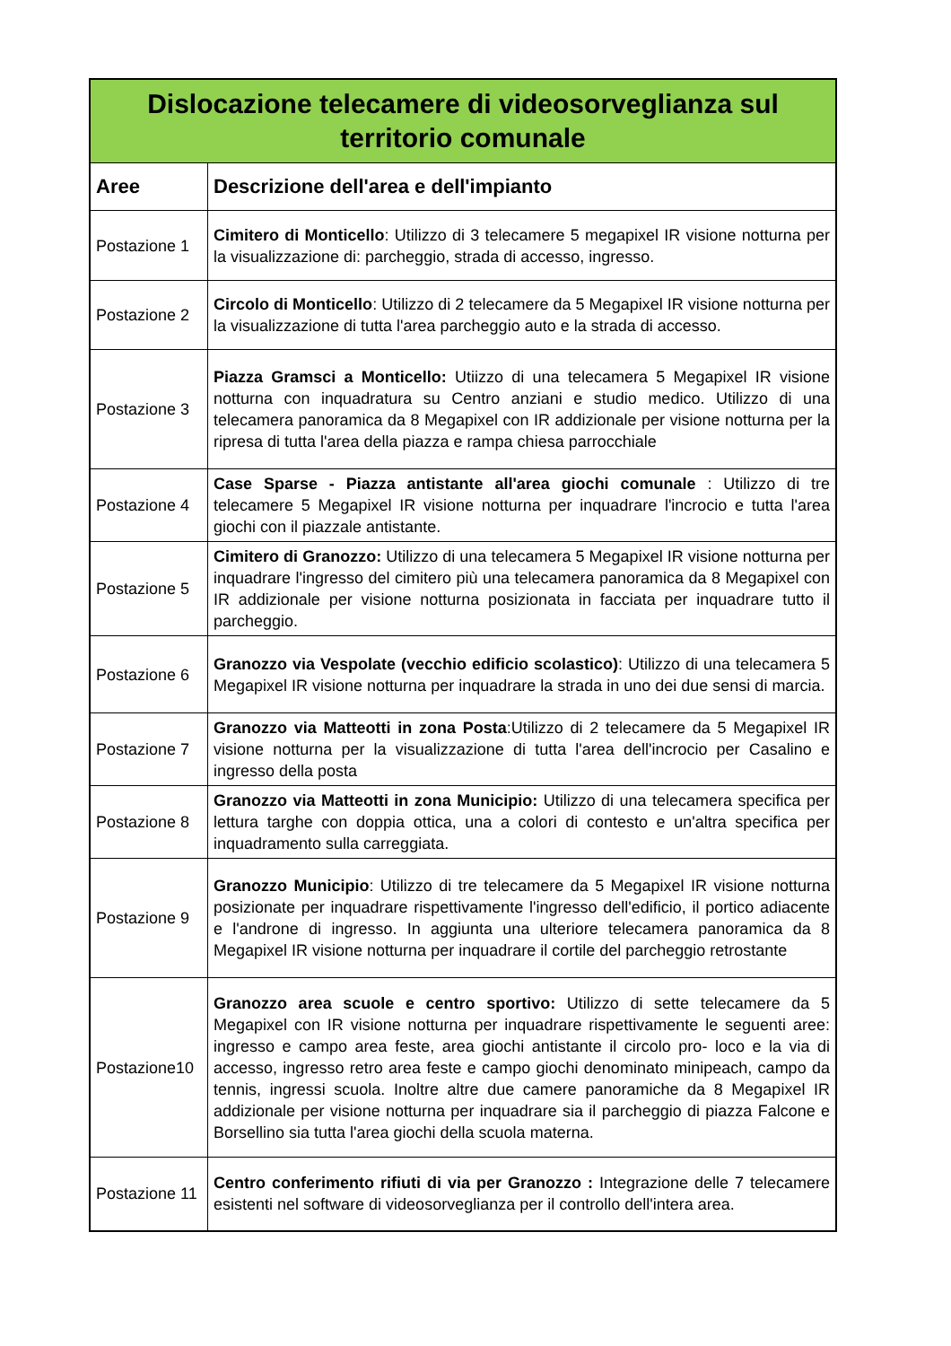| Dislocazione telecamere di videosorveglianza sul territorio comunale | |
| --- | --- |
| Aree | Descrizione dell'area e dell'impianto |
| Postazione 1 | Cimitero di Monticello : Utilizzo di 3 telecamere 5 megapixel IR visione notturna per la visualizzazione di: parcheggio, strada di accesso, ingresso. |
| Postazione 2 | Circolo di Monticello : Utilizzo di 2 telecamere da 5 Megapixel IR visione notturna per la visualizzazione di tutta l'area parcheggio auto e la strada di accesso. |
| Postazione 3 | Piazza Gramsci a Monticello: Utiizzo di una telecamera 5 Megapixel IR visione notturna con inquadratura su Centro anziani e studio medico. Utilizzo di una telecamera panoramica da 8 Megapixel con IR addizionale per visione notturna per la ripresa di tutta l'area della piazza e rampa chiesa parrocchiale |
| Postazione 4 | Case Sparse - Piazza antistante all'area giochi comunale : Utilizzo di tre telecamere 5 Megapixel IR visione notturna per inquadrare l'incrocio e tutta l'area giochi con il piazzale antistante. |
| Postazione 5 | Cimitero di Granozzo: Utilizzo di una telecamera 5 Megapixel IR visione notturna per inquadrare l'ingresso del cimitero più una telecamera panoramica da 8 Megapixel con IR addizionale per visione notturna posizionata in facciata per inquadrare tutto il parcheggio. |
| Postazione 6 | Granozzo via Vespolate (vecchio edificio scolastico) : Utilizzo di una telecamera 5 Megapixel IR visione notturna per inquadrare la strada in uno dei due sensi di marcia. |
| Postazione 7 | Granozzo via Matteotti in zona Posta :Utilizzo di 2 telecamere da 5 Megapixel IR visione notturna per la visualizzazione di tutta l'area dell'incrocio per Casalino e ingresso della posta |
| Postazione 8 | Granozzo via Matteotti in zona Municipio: Utilizzo di una telecamera specifica per lettura targhe con doppia ottica, una a colori di contesto e un'altra specifica per inquadramento sulla carreggiata. |
| Postazione 9 | Granozzo Municipio : Utilizzo di tre telecamere da 5 Megapixel IR visione notturna posizionate per inquadrare rispettivamente l'ingresso dell'edificio, il portico adiacente e l'androne di ingresso. In aggiunta una ulteriore telecamera panoramica da 8 Megapixel IR visione notturna per inquadrare il cortile del parcheggio retrostante |
| Postazione10 | Granozzo area scuole e centro sportivo: Utilizzo di sette telecamere da 5 Megapixel con IR visione notturna per inquadrare rispettivamente le seguenti aree: ingresso e campo area feste, area giochi antistante il circolo pro- loco e la via di accesso, ingresso retro area feste e campo giochi denominato minipeach, campo da tennis, ingressi scuola. Inoltre altre due camere panoramiche da 8 Megapixel IR addizionale per visione notturna per inquadrare sia il parcheggio di piazza Falcone e Borsellino sia tutta l'area giochi della scuola materna. |
| Postazione 11 | Centro conferimento rifiuti di via per Granozzo : Integrazione delle 7 telecamere esistenti nel software di videosorveglianza per il controllo dell'intera area. |